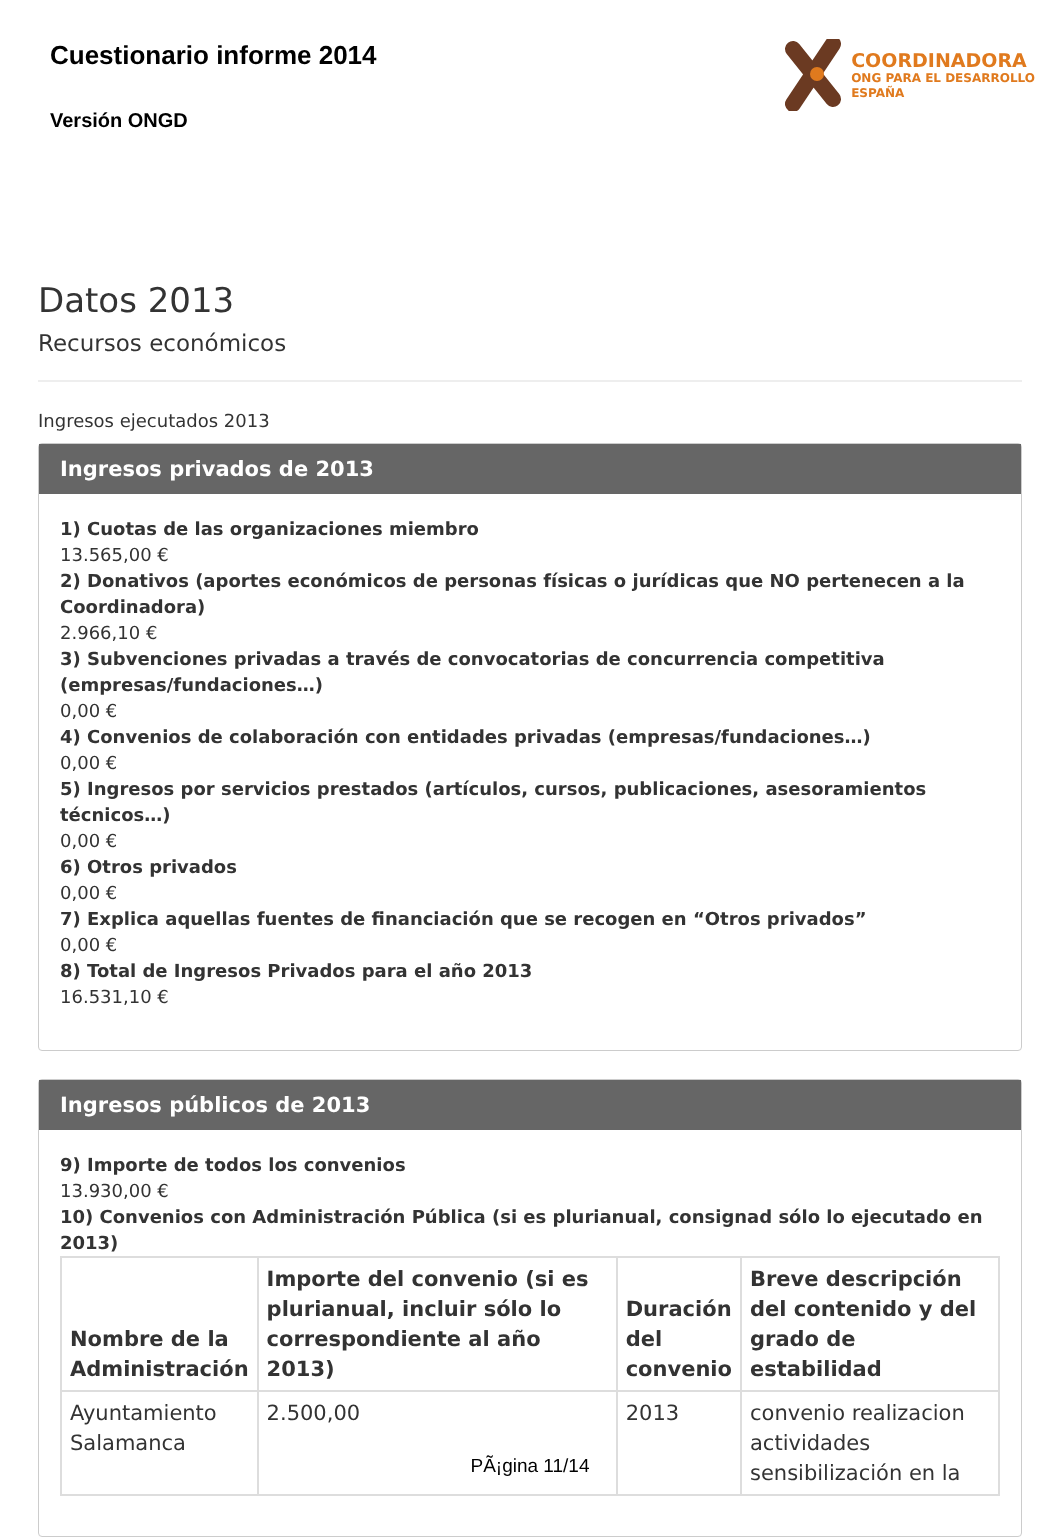Cuestionario informe 2014
Versión ONGD
COORDINADORA
ONG PARA EL DESARROLLO
ESPAÑA
Datos 2013
Recursos económicos
Ingresos ejecutados 2013
Ingresos privados de 2013
1) Cuotas de las organizaciones miembro
13.565,00 €
2) Donativos (aportes económicos de personas físicas o jurídicas que NO pertenecen a la Coordinadora)
2.966,10 €
3) Subvenciones privadas a través de convocatorias de concurrencia competitiva (empresas/fundaciones…)
0,00 €
4) Convenios de colaboración con entidades privadas (empresas/fundaciones…)
0,00 €
5) Ingresos por servicios prestados (artículos, cursos, publicaciones, asesoramientos técnicos…)
0,00 €
6) Otros privados
0,00 €
7) Explica aquellas fuentes de financiación que se recogen en “Otros privados”
0,00 €
8) Total de Ingresos Privados para el año 2013
16.531,10 €
Ingresos públicos de 2013
9) Importe de todos los convenios
13.930,00 €
10) Convenios con Administración Pública (si es plurianual, consignad sólo lo ejecutado en 2013)
| Nombre de la Administración | Importe del convenio (si es plurianual, incluir sólo lo correspondiente al año 2013) | Duración del convenio | Breve descripción del contenido y del grado de estabilidad |
| --- | --- | --- | --- |
| Ayuntamiento Salamanca | 2.500,00 | 2013 | convenio realizacion actividades sensibilización en la |
PÃ¡gina 11/14